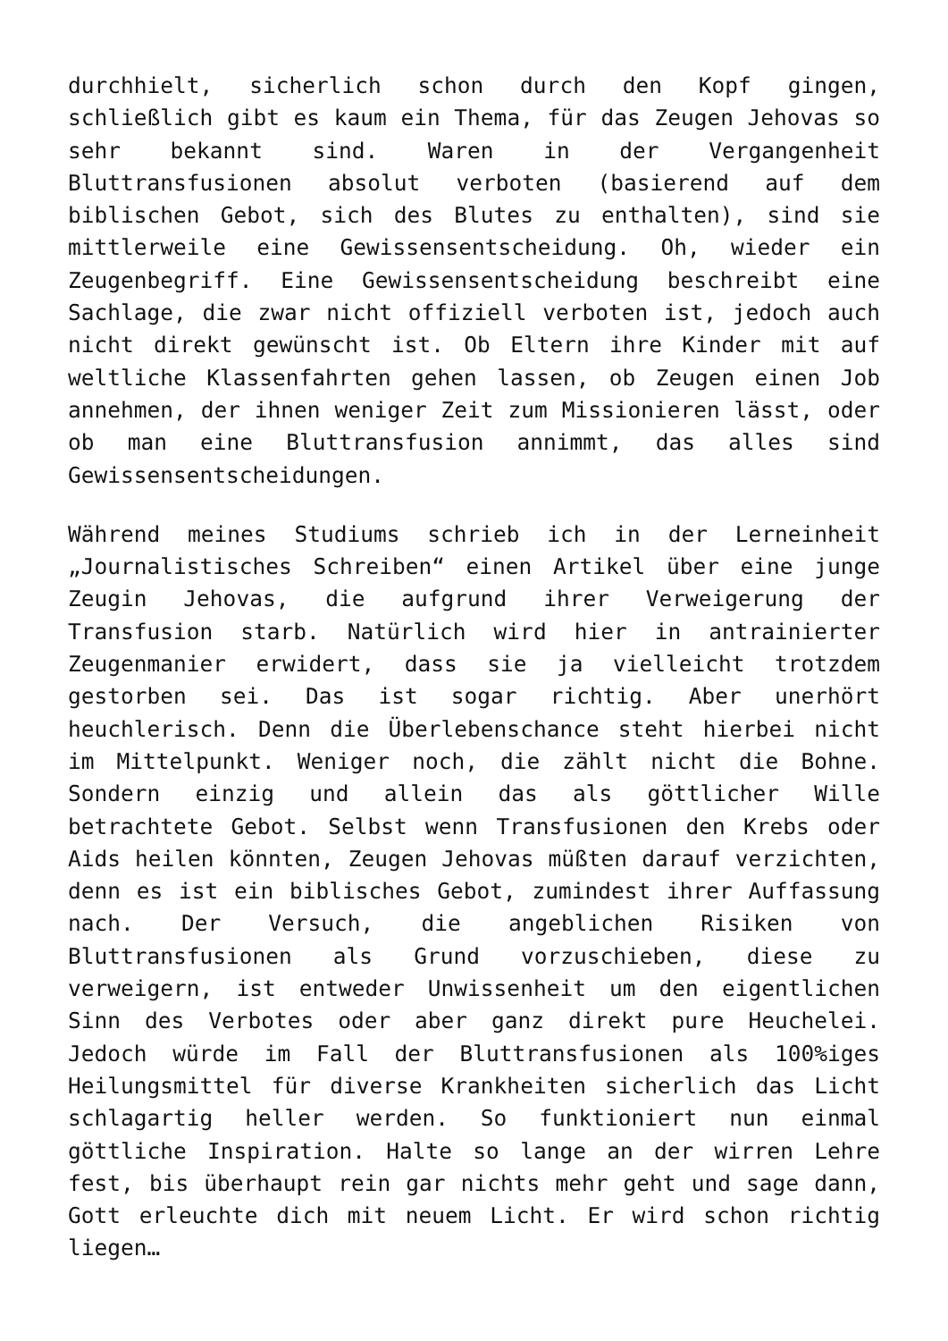durchhielt, sicherlich schon durch den Kopf gingen, schließlich gibt es kaum ein Thema, für das Zeugen Jehovas so sehr bekannt sind. Waren in der Vergangenheit Bluttransfusionen absolut verboten (basierend auf dem biblischen Gebot, sich des Blutes zu enthalten), sind sie mittlerweile eine Gewissensentscheidung. Oh, wieder ein Zeugenbegriff. Eine Gewissensentscheidung beschreibt eine Sachlage, die zwar nicht offiziell verboten ist, jedoch auch nicht direkt gewünscht ist. Ob Eltern ihre Kinder mit auf weltliche Klassenfahrten gehen lassen, ob Zeugen einen Job annehmen, der ihnen weniger Zeit zum Missionieren lässt, oder ob man eine Bluttransfusion annimmt, das alles sind Gewissensentscheidungen.
Während meines Studiums schrieb ich in der Lerneinheit „Journalistisches Schreiben“ einen Artikel über eine junge Zeugin Jehovas, die aufgrund ihrer Verweigerung der Transfusion starb. Natürlich wird hier in antrainierter Zeugenmanier erwidert, dass sie ja vielleicht trotzdem gestorben sei. Das ist sogar richtig. Aber unerhört heuchlerisch. Denn die Überlebenschance steht hierbei nicht im Mittelpunkt. Weniger noch, die zählt nicht die Bohne. Sondern einzig und allein das als göttlicher Wille betrachtete Gebot. Selbst wenn Transfusionen den Krebs oder Aids heilen könnten, Zeugen Jehovas müßten darauf verzichten, denn es ist ein biblisches Gebot, zumindest ihrer Auffassung nach. Der Versuch, die angeblichen Risiken von Bluttransfusionen als Grund vorzuschieben, diese zu verweigern, ist entweder Unwissenheit um den eigentlichen Sinn des Verbotes oder aber ganz direkt pure Heuchelei. Jedoch würde im Fall der Bluttransfusionen als 100%iges Heilungsmittel für diverse Krankheiten sicherlich das Licht schlagartig heller werden. So funktioniert nun einmal göttliche Inspiration. Halte so lange an der wirren Lehre fest, bis überhaupt rein gar nichts mehr geht und sage dann, Gott erleuchte dich mit neuem Licht. Er wird schon richtig liegen…